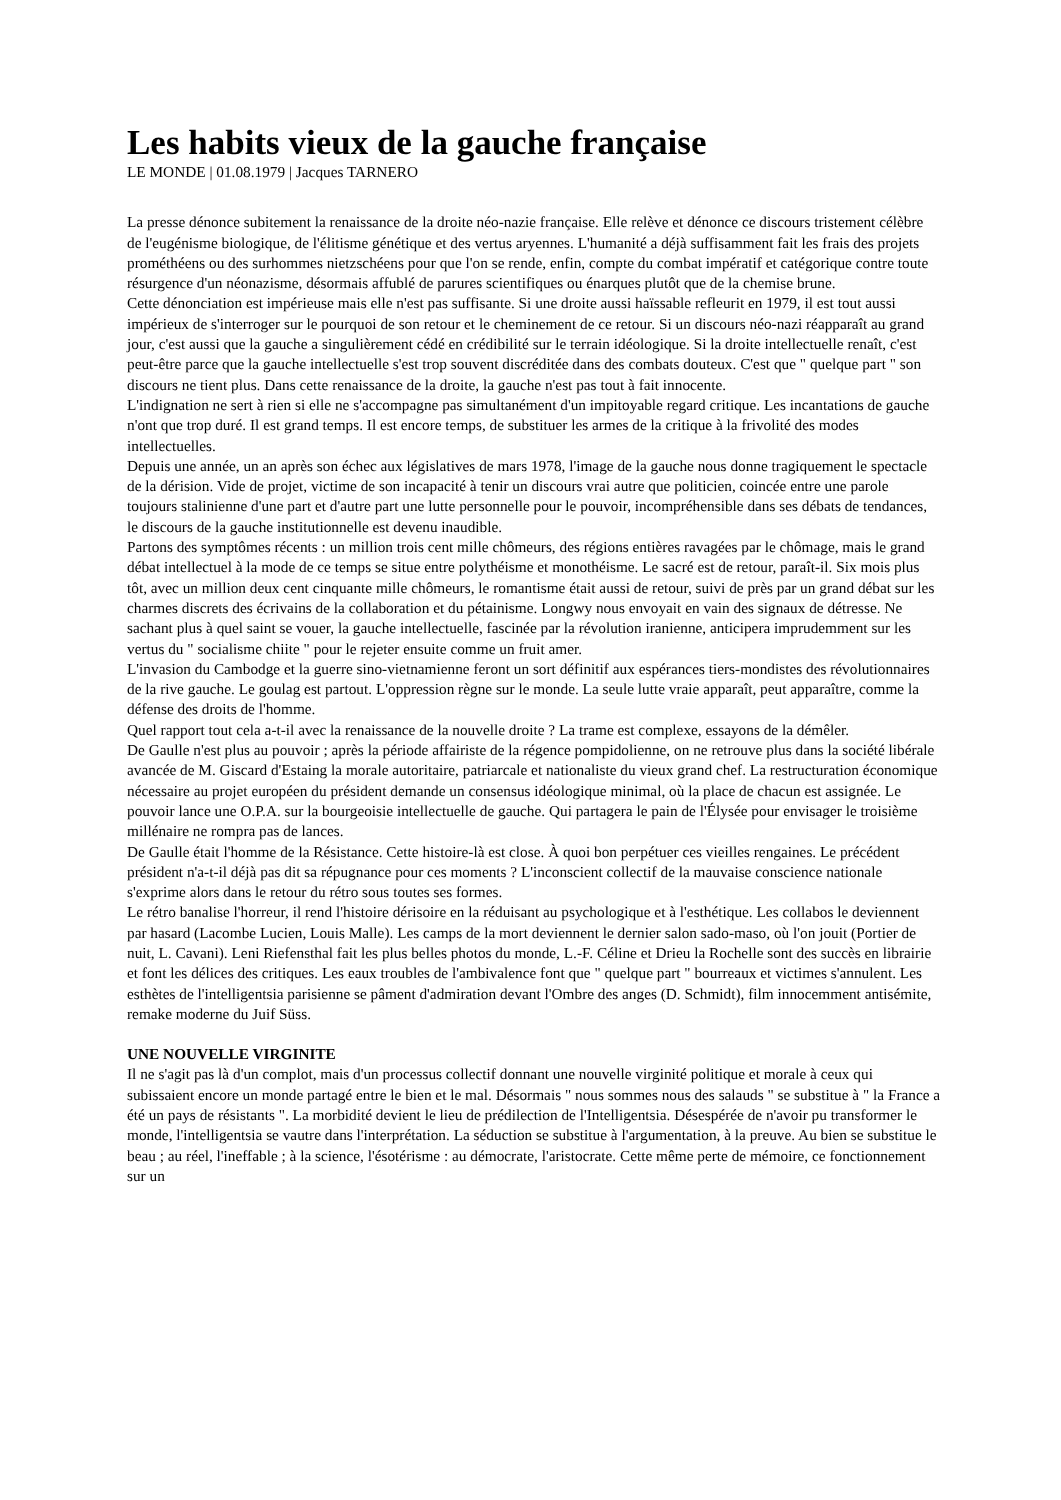Les habits vieux de la gauche française
LE MONDE | 01.08.1979 | Jacques TARNERO
La presse dénonce subitement la renaissance de la droite néo-nazie française. Elle relève et dénonce ce discours tristement célèbre de l'eugénisme biologique, de l'élitisme génétique et des vertus aryennes. L'humanité a déjà suffisamment fait les frais des projets prométhéens ou des surhommes nietzschéens pour que l'on se rende, enfin, compte du combat impératif et catégorique contre toute résurgence d'un néonazisme, désormais affublé de parures scientifiques ou énarques plutôt que de la chemise brune.
Cette dénonciation est impérieuse mais elle n'est pas suffisante. Si une droite aussi haïssable refleurit en 1979, il est tout aussi impérieux de s'interroger sur le pourquoi de son retour et le cheminement de ce retour. Si un discours néo-nazi réapparaît au grand jour, c'est aussi que la gauche a singulièrement cédé en crédibilité sur le terrain idéologique. Si la droite intellectuelle renaît, c'est peut-être parce que la gauche intellectuelle s'est trop souvent discréditée dans des combats douteux. C'est que " quelque part " son discours ne tient plus. Dans cette renaissance de la droite, la gauche n'est pas tout à fait innocente.
L'indignation ne sert à rien si elle ne s'accompagne pas simultanément d'un impitoyable regard critique. Les incantations de gauche n'ont que trop duré. Il est grand temps. Il est encore temps, de substituer les armes de la critique à la frivolité des modes intellectuelles.
Depuis une année, un an après son échec aux législatives de mars 1978, l'image de la gauche nous donne tragiquement le spectacle de la dérision. Vide de projet, victime de son incapacité à tenir un discours vrai autre que politicien, coincée entre une parole toujours stalinienne d'une part et d'autre part une lutte personnelle pour le pouvoir, incompréhensible dans ses débats de tendances, le discours de la gauche institutionnelle est devenu inaudible.
Partons des symptômes récents : un million trois cent mille chômeurs, des régions entières ravagées par le chômage, mais le grand débat intellectuel à la mode de ce temps se situe entre polythéisme et monothéisme. Le sacré est de retour, paraît-il. Six mois plus tôt, avec un million deux cent cinquante mille chômeurs, le romantisme était aussi de retour, suivi de près par un grand débat sur les charmes discrets des écrivains de la collaboration et du pétainisme. Longwy nous envoyait en vain des signaux de détresse. Ne sachant plus à quel saint se vouer, la gauche intellectuelle, fascinée par la révolution iranienne, anticipera imprudemment sur les vertus du " socialisme chiite " pour le rejeter ensuite comme un fruit amer.
L'invasion du Cambodge et la guerre sino-vietnamienne feront un sort définitif aux espérances tiers-mondistes des révolutionnaires de la rive gauche. Le goulag est partout. L'oppression règne sur le monde. La seule lutte vraie apparaît, peut apparaître, comme la défense des droits de l'homme.
Quel rapport tout cela a-t-il avec la renaissance de la nouvelle droite ? La trame est complexe, essayons de la démêler.
De Gaulle n'est plus au pouvoir ; après la période affairiste de la régence pompidolienne, on ne retrouve plus dans la société libérale avancée de M. Giscard d'Estaing la morale autoritaire, patriarcale et nationaliste du vieux grand chef. La restructuration économique nécessaire au projet européen du président demande un consensus idéologique minimal, où la place de chacun est assignée. Le pouvoir lance une O.P.A. sur la bourgeoisie intellectuelle de gauche. Qui partagera le pain de l'Élysée pour envisager le troisième millénaire ne rompra pas de lances.
De Gaulle était l'homme de la Résistance. Cette histoire-là est close. À quoi bon perpétuer ces vieilles rengaines. Le précédent président n'a-t-il déjà pas dit sa répugnance pour ces moments ? L'inconscient collectif de la mauvaise conscience nationale s'exprime alors dans le retour du rétro sous toutes ses formes.
Le rétro banalise l'horreur, il rend l'histoire dérisoire en la réduisant au psychologique et à l'esthétique. Les collabos le deviennent par hasard (Lacombe Lucien, Louis Malle). Les camps de la mort deviennent le dernier salon sado-maso, où l'on jouit (Portier de nuit, L. Cavani). Leni Riefensthal fait les plus belles photos du monde, L.-F. Céline et Drieu la Rochelle sont des succès en librairie et font les délices des critiques. Les eaux troubles de l'ambivalence font que " quelque part " bourreaux et victimes s'annulent. Les esthètes de l'intelligentsia parisienne se pâment d'admiration devant l'Ombre des anges (D. Schmidt), film innocemment antisémite, remake moderne du Juif Süss.
UNE NOUVELLE VIRGINITE
Il ne s'agit pas là d'un complot, mais d'un processus collectif donnant une nouvelle virginité politique et morale à ceux qui subissaient encore un monde partagé entre le bien et le mal. Désormais " nous sommes nous des salauds " se substitue à " la France a été un pays de résistants ". La morbidité devient le lieu de prédilection de l'Intelligentsia. Désespérée de n'avoir pu transformer le monde, l'intelligentsia se vautre dans l'interprétation. La séduction se substitue à l'argumentation, à la preuve. Au bien se substitue le beau ; au réel, l'ineffable ; à la science, l'ésotérisme : au démocrate, l'aristocrate. Cette même perte de mémoire, ce fonctionnement sur un